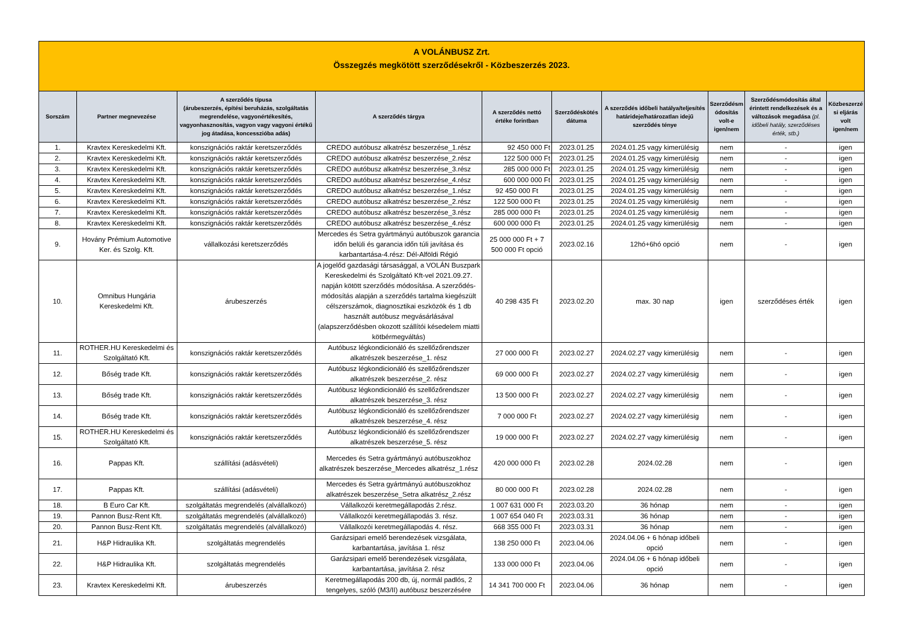| A VOLÁNBUSZ Zrt. Összegzés megkötött szerződésekről - Közbeszerzés 2023. | | | | | | | | | |
| Sorszám | Partner megnevezése | A szerződés típusa (árubeszerzés, építési beruházás, szolgáltatás megrendelése, vagyonértékesítés, vagyonhasznosítás, vagyon vagy vagyoni értékű jog átadása, koncesszióba adás) | A szerződés tárgya | A szerződés nettó értéke forintban | Szerződéskötés dátuma | A szerződés időbeli hatálya/teljesítés határideje/határozatlan idejű szerződés ténye | Szerződésm ódosítás volt-e igen/nem | Szerződésmódosítás által érintett rendelkezések és a változások megadása (pl. időbeli hatály, szerződéses érték, stb.) | Közbeszerzé si eljárás volt igen/nem |
| 1. | Kravtex Kereskedelmi Kft. | konszignációs raktár keretszerződés | CREDO autóbusz alkatrész beszerzése_1.rész | 92 450 000 Ft | 2023.01.25 | 2024.01.25 vagy kimerülésig | nem | - | igen |
| 2. | Kravtex Kereskedelmi Kft. | konszignációs raktár keretszerződés | CREDO autóbusz alkatrész beszerzése_2.rész | 122 500 000 Ft | 2023.01.25 | 2024.01.25 vagy kimerülésig | nem | - | igen |
| 3. | Kravtex Kereskedelmi Kft. | konszignációs raktár keretszerződés | CREDO autóbusz alkatrész beszerzése_3.rész | 285 000 000 Ft | 2023.01.25 | 2024.01.25 vagy kimerülésig | nem | - | igen |
| 4. | Kravtex Kereskedelmi Kft. | konszignációs raktár keretszerződés | CREDO autóbusz alkatrész beszerzése_4.rész | 600 000 000 Ft | 2023.01.25 | 2024.01.25 vagy kimerülésig | nem | - | igen |
| 5. | Kravtex Kereskedelmi Kft. | konszignációs raktár keretszerződés | CREDO autóbusz alkatrész beszerzése_1.rész | 92 450 000 Ft | 2023.01.25 | 2024.01.25 vagy kimerülésig | nem | - | igen |
| 6. | Kravtex Kereskedelmi Kft. | konszignációs raktár keretszerződés | CREDO autóbusz alkatrész beszerzése_2.rész | 122 500 000 Ft | 2023.01.25 | 2024.01.25 vagy kimerülésig | nem | - | igen |
| 7. | Kravtex Kereskedelmi Kft. | konszignációs raktár keretszerződés | CREDO autóbusz alkatrész beszerzése_3.rész | 285 000 000 Ft | 2023.01.25 | 2024.01.25 vagy kimerülésig | nem | - | igen |
| 8. | Kravtex Kereskedelmi Kft. | konszignációs raktár keretszerződés | CREDO autóbusz alkatrész beszerzése_4.rész | 600 000 000 Ft | 2023.01.25 | 2024.01.25 vagy kimerülésig | nem | - | igen |
| 9. | Hovány Prémium Automotive Ker. és Szolg. Kft. | vállalkozási keretszerződés | Mercedes és Setra gyártmányú autóbuszok garancia időn belüli és garancia időn túli javítása és karbantartása-4.rész: Dél-Alföldi Régió | 25 000 000 Ft + 7 500 000 Ft opció | 2023.02.16 | 12hó+6hó opció | nem | - | igen |
| 10. | Omnibus Hungária Kereskedelmi Kft. | árubeszerzés | A jogelőd gazdasági társasággal, a VOLÁN Buszpark Kereskedelmi és Szolgáltató Kft-vel 2021.09.27. napján kötött szerződés módosítása. A szerződés-módosítás alapján a szerződés tartalma kiegészült célszerszámok, diagnosztikai eszközök és 1 db használt autóbusz megvásárlásával (alapszerződésben okozott szállítói késedelem miatti kötbérmegváltás) | 40 298 435 Ft | 2023.02.20 | max. 30 nap | igen | szerződéses érték | igen |
| 11. | ROTHER.HU Kereskedelmi és Szolgáltató Kft. | konszignációs raktár keretszerződés | Autóbusz légkondicionáló és szellőzőrendszer alkatrészek beszerzése_1. rész | 27 000 000 Ft | 2023.02.27 | 2024.02.27 vagy kimerülésig | nem | - | igen |
| 12. | Bőség trade Kft. | konszignációs raktár keretszerződés | Autóbusz légkondicionáló és szellőzőrendszer alkatrészek beszerzése_2. rész | 69 000 000 Ft | 2023.02.27 | 2024.02.27 vagy kimerülésig | nem | - | igen |
| 13. | Bőség trade Kft. | konszignációs raktár keretszerződés | Autóbusz légkondicionáló és szellőzőrendszer alkatrészek beszerzése_3. rész | 13 500 000 Ft | 2023.02.27 | 2024.02.27 vagy kimerülésig | nem | - | igen |
| 14. | Bőség trade Kft. | konszignációs raktár keretszerződés | Autóbusz légkondicionáló és szellőzőrendszer alkatrészek beszerzése_4. rész | 7 000 000 Ft | 2023.02.27 | 2024.02.27 vagy kimerülésig | nem | - | igen |
| 15. | ROTHER.HU Kereskedelmi és Szolgáltató Kft. | konszignációs raktár keretszerződés | Autóbusz légkondicionáló és szellőzőrendszer alkatrészek beszerzése_5. rész | 19 000 000 Ft | 2023.02.27 | 2024.02.27 vagy kimerülésig | nem | - | igen |
| 16. | Pappas Kft. | szállítási (adásvételi) | Mercedes és Setra gyártmányú autóbuszokhoz alkatrészek beszerzése_Mercedes alkatrész_1.rész | 420 000 000 Ft | 2023.02.28 | 2024.02.28 | nem | - | igen |
| 17. | Pappas Kft. | szállítási (adásvételi) | Mercedes és Setra gyártmányú autóbuszokhoz alkatrészek beszerzése_Setra alkatrész_2.rész | 80 000 000 Ft | 2023.02.28 | 2024.02.28 | nem | - | igen |
| 18. | B Euro Car Kft. | szolgáltatás megrendelés (alvállalkozó) | Vállalkozói keretmegállapodás 2.rész. | 1 007 631 000 Ft | 2023.03.20 | 36 hónap | nem | - | igen |
| 19. | Pannon Busz-Rent Kft. | szolgáltatás megrendelés (alvállalkozó) | Vállalkozói keretmegállapodás 3. rész. | 1 007 654 040 Ft | 2023.03.31 | 36 hónap | nem | - | igen |
| 20. | Pannon Busz-Rent Kft. | szolgáltatás megrendelés (alvállalkozó) | Vállalkozói keretmegállapodás 4. rész. | 668 355 000 Ft | 2023.03.31 | 36 hónap | nem | - | igen |
| 21. | H&P Hidraulika Kft. | szolgáltatás megrendelés | Garázsipari emelő berendezések vizsgálata, karbantartása, javítása 1. rész | 138 250 000 Ft | 2023.04.06 | 2024.04.06 + 6 hónap időbeli opció | nem | - | igen |
| 22. | H&P Hidraulika Kft. | szolgáltatás megrendelés | Garázsipari emelő berendezések vizsgálata, karbantartása, javítása 2. rész | 133 000 000 Ft | 2023.04.06 | 2024.04.06 + 6 hónap időbeli opció | nem | - | igen |
| 23. | Kravtex Kereskedelmi Kft. | árubeszerzés | Keretmegállapodás 200 db, új, normál padlós, 2 tengelyes, szóló (M3/II) autóbusz beszerzésére | 14 341 700 000 Ft | 2023.04.06 | 36 hónap | nem | - | igen |